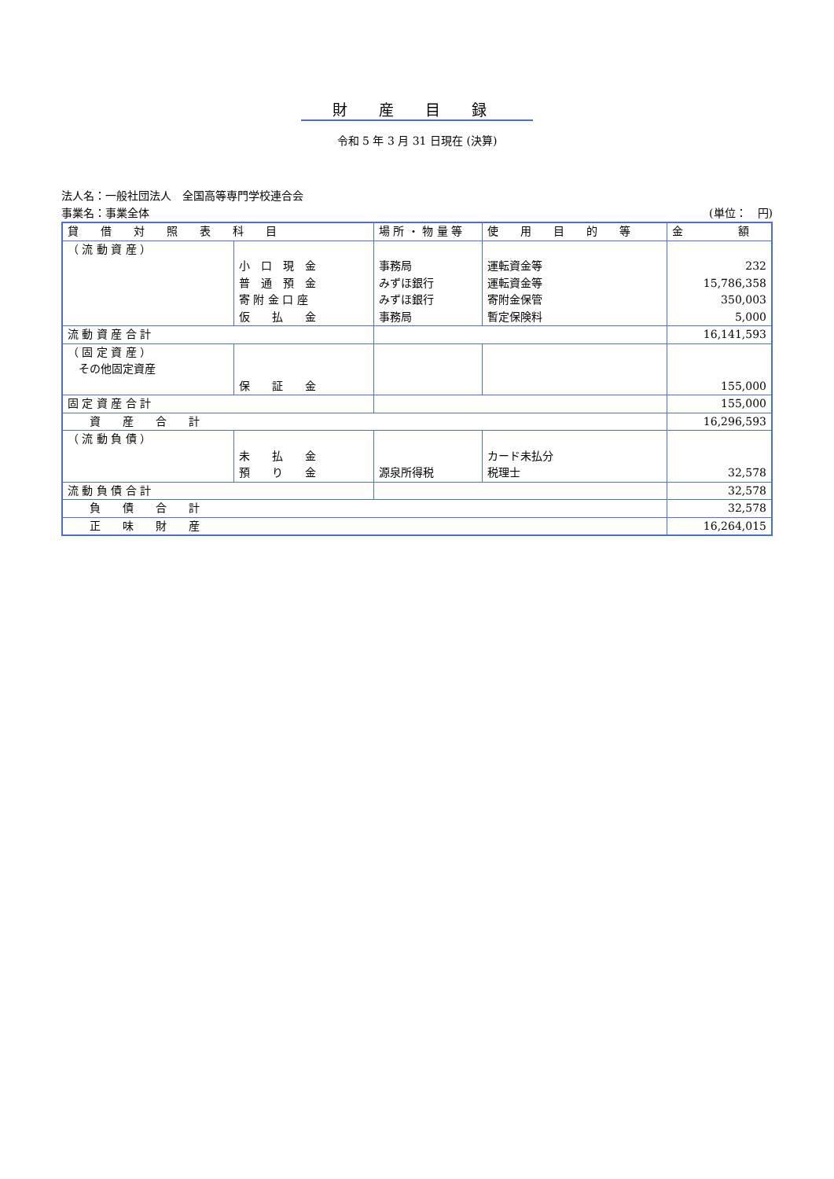財産目録
令和 5 年 3 月 31 日現在 (決算)
法人名：一般社団法人　全国高等専門学校連合会
事業名：事業全体 (単位：　円)
| 貸 借 対 照 表 科 目 | | 場 所 ・ 物 量 等 | 使 用 目 的 等 | 金 額 |
| --- | --- | --- | --- | --- |
| （ 流 動 資 産 ） | 小 口 現 金 普 通 預 金 寄 附 金 口 座 仮 払 金 | 事務局 みずほ銀行 みずほ銀行 事務局 | 運転資金等 運転資金等 寄附金保管 暫定保険料 | 232 15,786,358 350,003 5,000 |
| 流 動 資 産 合 計 | | | | 16,141,593 |
| （ 固 定 資 産 ） その他固定資産 | 保 証 金 | | | 155,000 |
| 固 定 資 産 合 計 | | | | 155,000 |
| 資 産 合 計 | | | | 16,296,593 |
| （ 流 動 負 債 ） | 未 払 金 預 り 金 | 源泉所得税 | カード未払分 税理士 | 32,578 |
| 流 動 負 債 合 計 | | | | 32,578 |
| 負 債 合 計 | | | | 32,578 |
| 正 味 財 産 | | | | 16,264,015 |